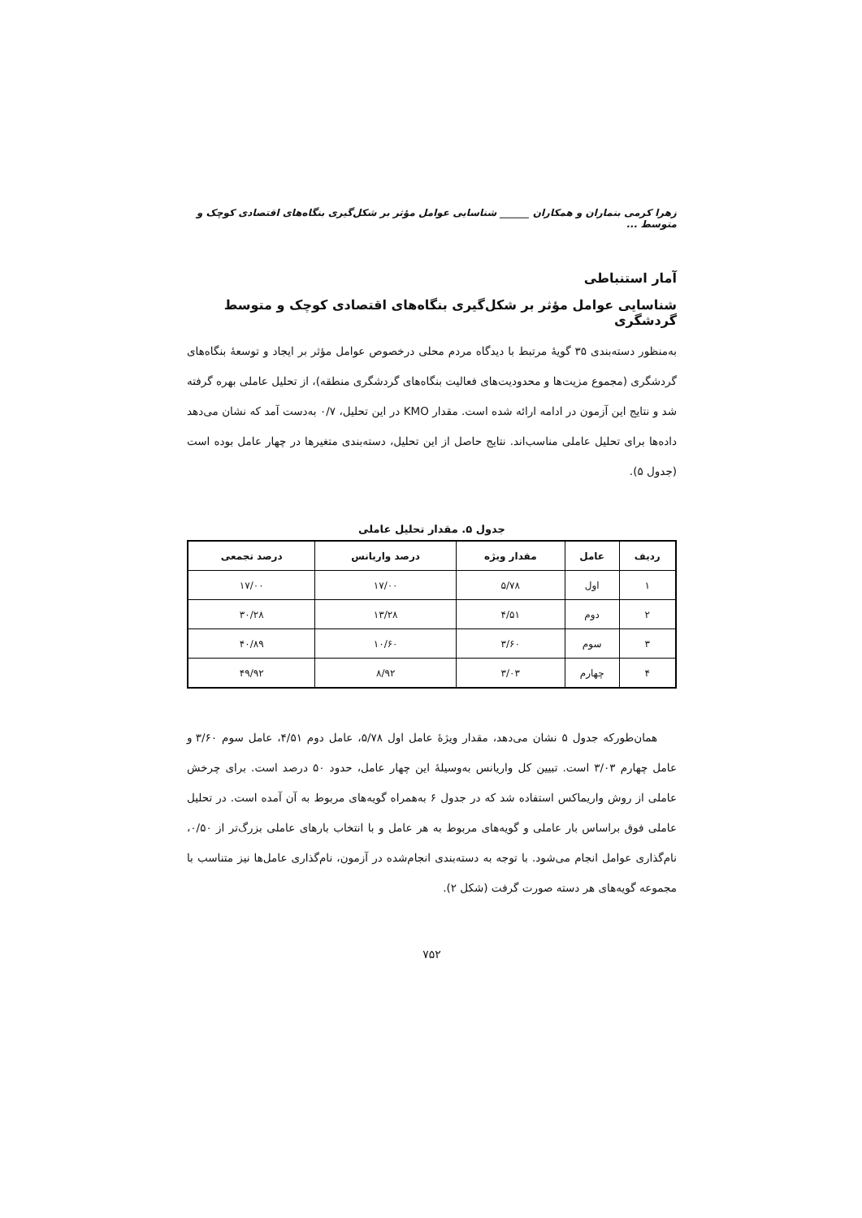زهرا کرمی بنماران و همکاران ______ شناسایی عوامل مؤثر بر شکل‌گیری بنگاه‌های اقتصادی کوچک و متوسط ...
آمار استنباطی
شناسایی عوامل مؤثر بر شکل‌گیری بنگاه‌های اقتصادی کوچک و متوسط گردشگری
به‌منظور دسته‌بندی ۳۵ گویهٔ مرتبط با دیدگاه مردم محلی درخصوص عوامل مؤثر بر ایجاد و توسعهٔ بنگاه‌های گردشگری (مجموع مزیت‌ها و محدودیت‌های فعالیت بنگاه‌های گردشگری منطقه)، از تحلیل عاملی بهره گرفته شد و نتایج این آزمون در ادامه ارائه شده است. مقدار KMO در این تحلیل، ۰/۷ به‌دست آمد که نشان می‌دهد داده‌ها برای تحلیل عاملی مناسب‌اند. نتایج حاصل از این تحلیل، دسته‌بندی متغیرها در چهار عامل بوده است (جدول ۵).
جدول ۵. مقدار تحلیل عاملی
| ردیف | عامل | مقدار ویژه | درصد واریانس | درصد تجمعی |
| --- | --- | --- | --- | --- |
| ۱ | اول | ۵/۷۸ | ۱۷/۰۰ | ۱۷/۰۰ |
| ۲ | دوم | ۴/۵۱ | ۱۳/۲۸ | ۳۰/۲۸ |
| ۳ | سوم | ۳/۶۰ | ۱۰/۶۰ | ۴۰/۸۹ |
| ۴ | چهارم | ۳/۰۳ | ۸/۹۲ | ۴۹/۹۲ |
همان‌طورکه جدول ۵ نشان می‌دهد، مقدار ویژهٔ عامل اول ۵/۷۸، عامل دوم ۴/۵۱، عامل سوم ۳/۶۰ و عامل چهارم ۳/۰۳ است. تبیین کل واریانس به‌وسیلهٔ این چهار عامل، حدود ۵۰ درصد است. برای چرخش عاملی از روش واریماکس استفاده شد که در جدول ۶ به‌همراه گویه‌های مربوط به آن آمده است. در تحلیل عاملی فوق براساس بار عاملی و گویه‌های مربوط به هر عامل و با انتخاب بارهای عاملی بزرگ‌تر از ۰/۵۰، نام‌گذاری عوامل انجام می‌شود. با توجه به دسته‌بندی انجام‌شده در آزمون، نام‌گذاری عامل‌ها نیز متناسب با مجموعه گویه‌های هر دسته صورت گرفت (شکل ۲).
۷۵۲